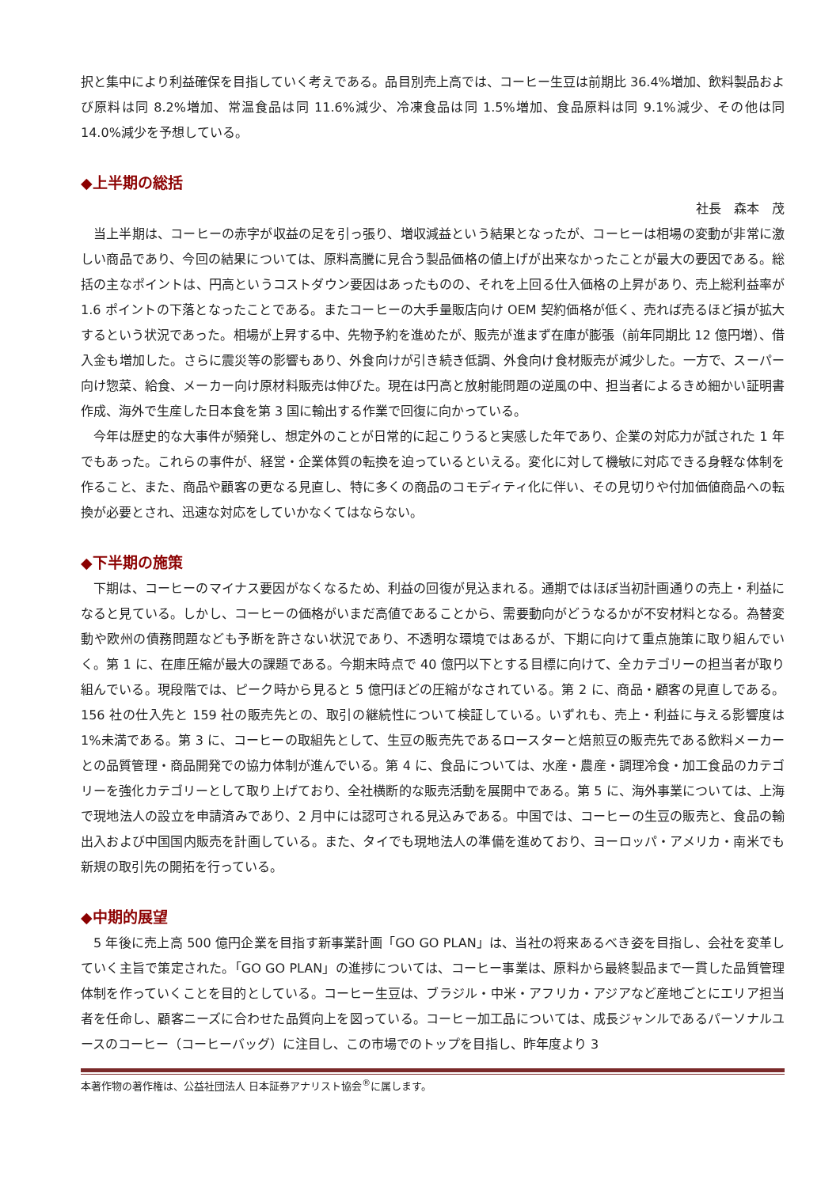択と集中により利益確保を目指していく考えである。品目別売上高では、コーヒー生豆は前期比 36.4%増加、飲料製品および原料は同 8.2%増加、常温食品は同 11.6%減少、冷凍食品は同 1.5%増加、食品原料は同 9.1%減少、その他は同 14.0%減少を予想している。
◆上半期の総括
社長　森本　茂
当上半期は、コーヒーの赤字が収益の足を引っ張り、増収減益という結果となったが、コーヒーは相場の変動が非常に激しい商品であり、今回の結果については、原料高騰に見合う製品価格の値上げが出来なかったことが最大の要因である。総括の主なポイントは、円高というコストダウン要因はあったものの、それを上回る仕入価格の上昇があり、売上総利益率が 1.6 ポイントの下落となったことである。またコーヒーの大手量販店向け OEM 契約価格が低く、売れば売るほど損が拡大するという状況であった。相場が上昇する中、先物予約を進めたが、販売が進まず在庫が膨張（前年同期比 12 億円増）、借入金も増加した。さらに震災等の影響もあり、外食向けが引き続き低調、外食向け食材販売が減少した。一方で、スーパー向け惣菜、給食、メーカー向け原材料販売は伸びた。現在は円高と放射能問題の逆風の中、担当者によるきめ細かい証明書作成、海外で生産した日本食を第 3 国に輸出する作業で回復に向かっている。
今年は歴史的な大事件が頻発し、想定外のことが日常的に起こりうると実感した年であり、企業の対応力が試された 1 年でもあった。これらの事件が、経営・企業体質の転換を迫っているといえる。変化に対して機敏に対応できる身軽な体制を作ること、また、商品や顧客の更なる見直し、特に多くの商品のコモディティ化に伴い、その見切りや付加価値商品への転換が必要とされ、迅速な対応をしていかなくてはならない。
◆下半期の施策
下期は、コーヒーのマイナス要因がなくなるため、利益の回復が見込まれる。通期ではほぼ当初計画通りの売上・利益になると見ている。しかし、コーヒーの価格がいまだ高値であることから、需要動向がどうなるかが不安材料となる。為替変動や欧州の債務問題なども予断を許さない状況であり、不透明な環境ではあるが、下期に向けて重点施策に取り組んでいく。第 1 に、在庫圧縮が最大の課題である。今期末時点で 40 億円以下とする目標に向けて、全カテゴリーの担当者が取り組んでいる。現段階では、ピーク時から見ると 5 億円ほどの圧縮がなされている。第 2 に、商品・顧客の見直しである。156 社の仕入先と 159 社の販売先との、取引の継続性について検証している。いずれも、売上・利益に与える影響度は 1%未満である。第 3 に、コーヒーの取組先として、生豆の販売先であるロースターと焙煎豆の販売先である飲料メーカーとの品質管理・商品開発での協力体制が進んでいる。第 4 に、食品については、水産・農産・調理冷食・加工食品のカテゴリーを強化カテゴリーとして取り上げており、全社横断的な販売活動を展開中である。第 5 に、海外事業については、上海で現地法人の設立を申請済みであり、2 月中には認可される見込みである。中国では、コーヒーの生豆の販売と、食品の輸出入および中国国内販売を計画している。また、タイでも現地法人の準備を進めており、ヨーロッパ・アメリカ・南米でも新規の取引先の開拓を行っている。
◆中期的展望
5 年後に売上高 500 億円企業を目指す新事業計画「GO GO PLAN」は、当社の将来あるべき姿を目指し、会社を変革していく主旨で策定された。「GO GO PLAN」の進捗については、コーヒー事業は、原料から最終製品まで一貫した品質管理体制を作っていくことを目的としている。コーヒー生豆は、ブラジル・中米・アフリカ・アジアなど産地ごとにエリア担当者を任命し、顧客ニーズに合わせた品質向上を図っている。コーヒー加工品については、成長ジャンルであるパーソナルユースのコーヒー（コーヒーバッグ）に注目し、この市場でのトップを目指し、昨年度より 3
本著作物の著作権は、公益社団法人 日本証券アナリスト協会<sup>®</sup>に属します。